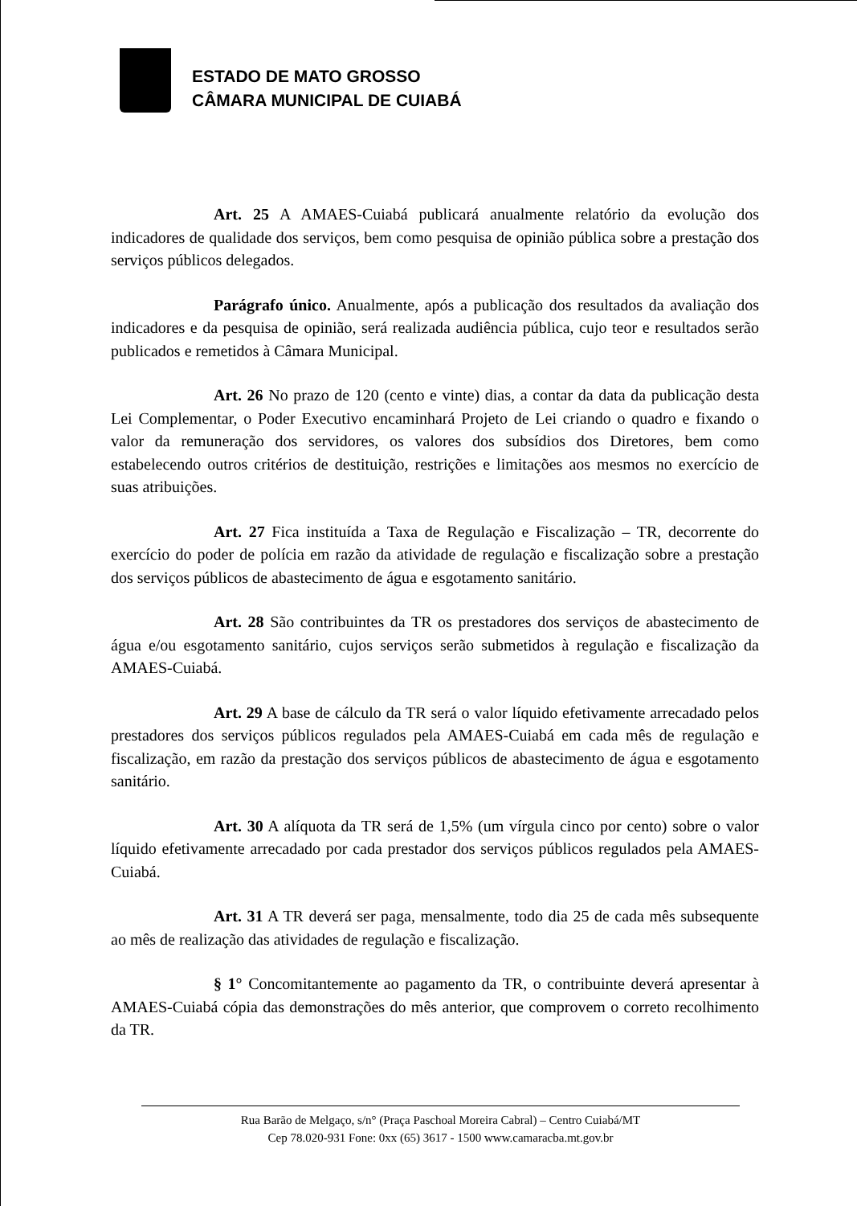ESTADO DE MATO GROSSO
CÂMARA MUNICIPAL DE CUIABÁ
Art. 25 A AMAES-Cuiabá publicará anualmente relatório da evolução dos indicadores de qualidade dos serviços, bem como pesquisa de opinião pública sobre a prestação dos serviços públicos delegados.
Parágrafo único. Anualmente, após a publicação dos resultados da avaliação dos indicadores e da pesquisa de opinião, será realizada audiência pública, cujo teor e resultados serão publicados e remetidos à Câmara Municipal.
Art. 26 No prazo de 120 (cento e vinte) dias, a contar da data da publicação desta Lei Complementar, o Poder Executivo encaminhará Projeto de Lei criando o quadro e fixando o valor da remuneração dos servidores, os valores dos subsídios dos Diretores, bem como estabelecendo outros critérios de destituição, restrições e limitações aos mesmos no exercício de suas atribuições.
Art. 27 Fica instituída a Taxa de Regulação e Fiscalização – TR, decorrente do exercício do poder de polícia em razão da atividade de regulação e fiscalização sobre a prestação dos serviços públicos de abastecimento de água e esgotamento sanitário.
Art. 28 São contribuintes da TR os prestadores dos serviços de abastecimento de água e/ou esgotamento sanitário, cujos serviços serão submetidos à regulação e fiscalização da AMAES-Cuiabá.
Art. 29 A base de cálculo da TR será o valor líquido efetivamente arrecadado pelos prestadores dos serviços públicos regulados pela AMAES-Cuiabá em cada mês de regulação e fiscalização, em razão da prestação dos serviços públicos de abastecimento de água e esgotamento sanitário.
Art. 30 A alíquota da TR será de 1,5% (um vírgula cinco por cento) sobre o valor líquido efetivamente arrecadado por cada prestador dos serviços públicos regulados pela AMAES-Cuiabá.
Art. 31 A TR deverá ser paga, mensalmente, todo dia 25 de cada mês subsequente ao mês de realização das atividades de regulação e fiscalização.
§ 1° Concomitantemente ao pagamento da TR, o contribuinte deverá apresentar à AMAES-Cuiabá cópia das demonstrações do mês anterior, que comprovem o correto recolhimento da TR.
Rua Barão de Melgaço, s/n° (Praça Paschoal Moreira Cabral) – Centro Cuiabá/MT
Cep 78.020-931 Fone: 0xx (65) 3617 - 1500 www.camaracba.mt.gov.br